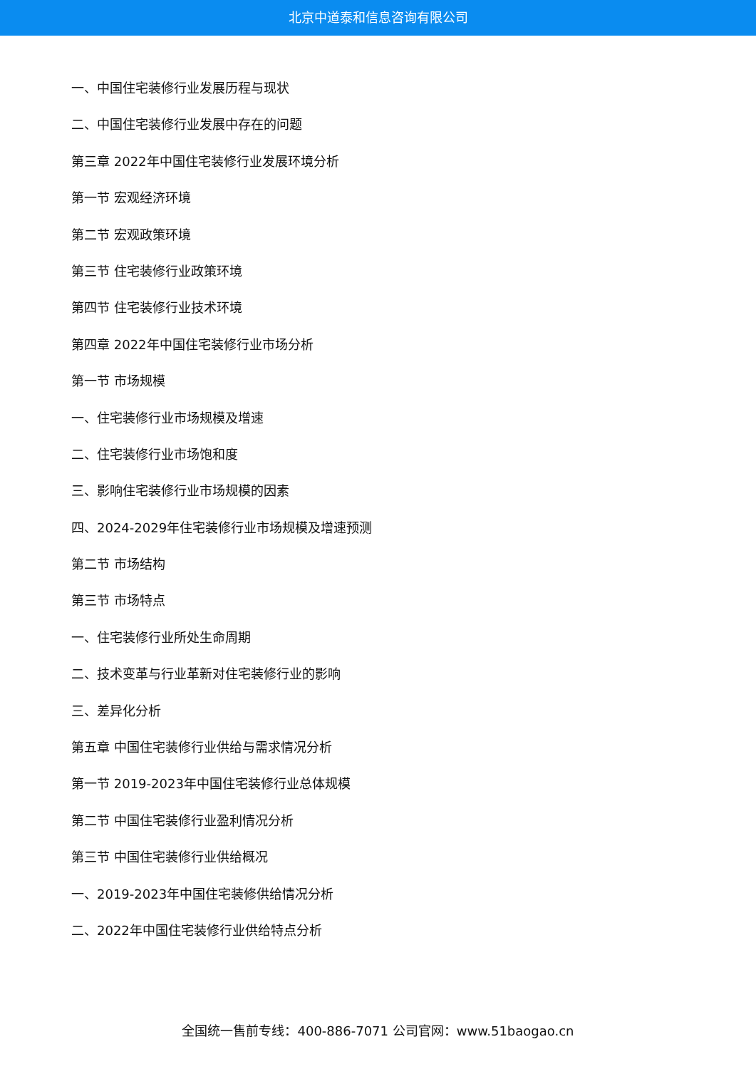北京中道泰和信息咨询有限公司
一、中国住宅装修行业发展历程与现状
二、中国住宅装修行业发展中存在的问题
第三章 2022年中国住宅装修行业发展环境分析
第一节 宏观经济环境
第二节 宏观政策环境
第三节 住宅装修行业政策环境
第四节 住宅装修行业技术环境
第四章 2022年中国住宅装修行业市场分析
第一节 市场规模
一、住宅装修行业市场规模及增速
二、住宅装修行业市场饱和度
三、影响住宅装修行业市场规模的因素
四、2024-2029年住宅装修行业市场规模及增速预测
第二节 市场结构
第三节 市场特点
一、住宅装修行业所处生命周期
二、技术变革与行业革新对住宅装修行业的影响
三、差异化分析
第五章 中国住宅装修行业供给与需求情况分析
第一节 2019-2023年中国住宅装修行业总体规模
第二节 中国住宅装修行业盈利情况分析
第三节 中国住宅装修行业供给概况
一、2019-2023年中国住宅装修供给情况分析
二、2022年中国住宅装修行业供给特点分析
全国统一售前专线：400-886-7071 公司官网：www.51baogao.cn